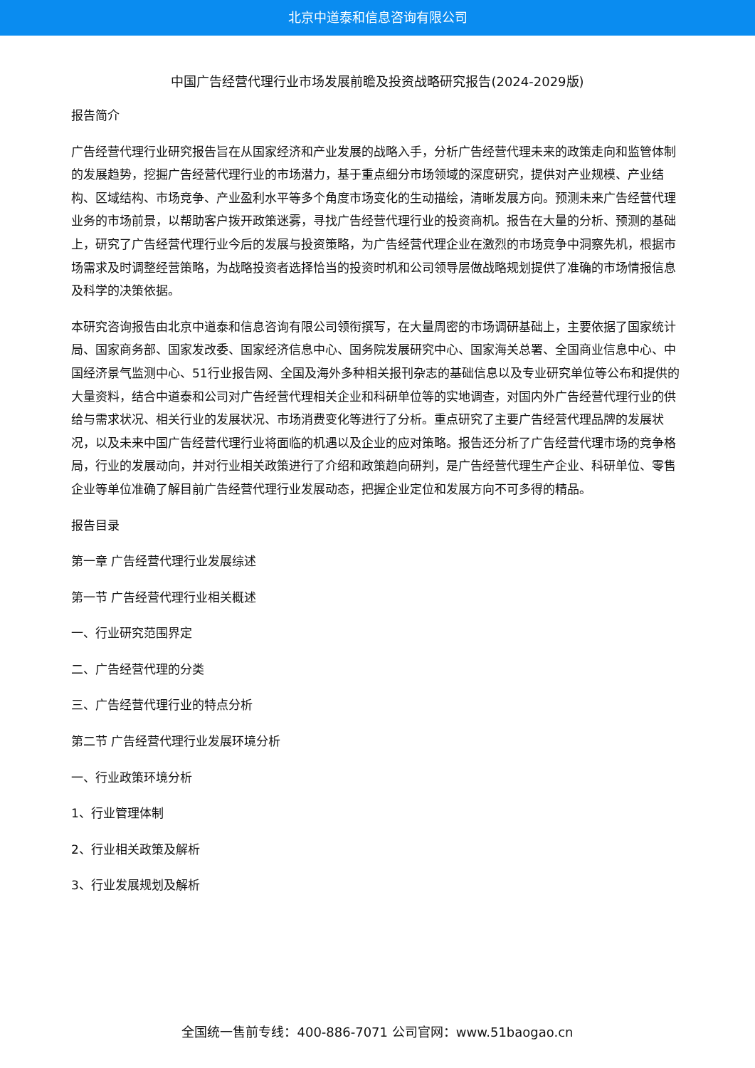北京中道泰和信息咨询有限公司
中国广告经营代理行业市场发展前瞻及投资战略研究报告(2024-2029版)
报告简介
广告经营代理行业研究报告旨在从国家经济和产业发展的战略入手，分析广告经营代理未来的政策走向和监管体制的发展趋势，挖掘广告经营代理行业的市场潜力，基于重点细分市场领域的深度研究，提供对产业规模、产业结构、区域结构、市场竞争、产业盈利水平等多个角度市场变化的生动描绘，清晰发展方向。预测未来广告经营代理业务的市场前景，以帮助客户拨开政策迷雾，寻找广告经营代理行业的投资商机。报告在大量的分析、预测的基础上，研究了广告经营代理行业今后的发展与投资策略，为广告经营代理企业在激烈的市场竞争中洞察先机，根据市场需求及时调整经营策略，为战略投资者选择恰当的投资时机和公司领导层做战略规划提供了准确的市场情报信息及科学的决策依据。
本研究咨询报告由北京中道泰和信息咨询有限公司领衔撰写，在大量周密的市场调研基础上，主要依据了国家统计局、国家商务部、国家发改委、国家经济信息中心、国务院发展研究中心、国家海关总署、全国商业信息中心、中国经济景气监测中心、51行业报告网、全国及海外多种相关报刊杂志的基础信息以及专业研究单位等公布和提供的大量资料，结合中道泰和公司对广告经营代理相关企业和科研单位等的实地调查，对国内外广告经营代理行业的供给与需求状况、相关行业的发展状况、市场消费变化等进行了分析。重点研究了主要广告经营代理品牌的发展状况，以及未来中国广告经营代理行业将面临的机遇以及企业的应对策略。报告还分析了广告经营代理市场的竞争格局，行业的发展动向，并对行业相关政策进行了介绍和政策趋向研判，是广告经营代理生产企业、科研单位、零售企业等单位准确了解目前广告经营代理行业发展动态，把握企业定位和发展方向不可多得的精品。
报告目录
第一章 广告经营代理行业发展综述
第一节 广告经营代理行业相关概述
一、行业研究范围界定
二、广告经营代理的分类
三、广告经营代理行业的特点分析
第二节 广告经营代理行业发展环境分析
一、行业政策环境分析
1、行业管理体制
2、行业相关政策及解析
3、行业发展规划及解析
全国统一售前专线：400-886-7071 公司官网：www.51baogao.cn